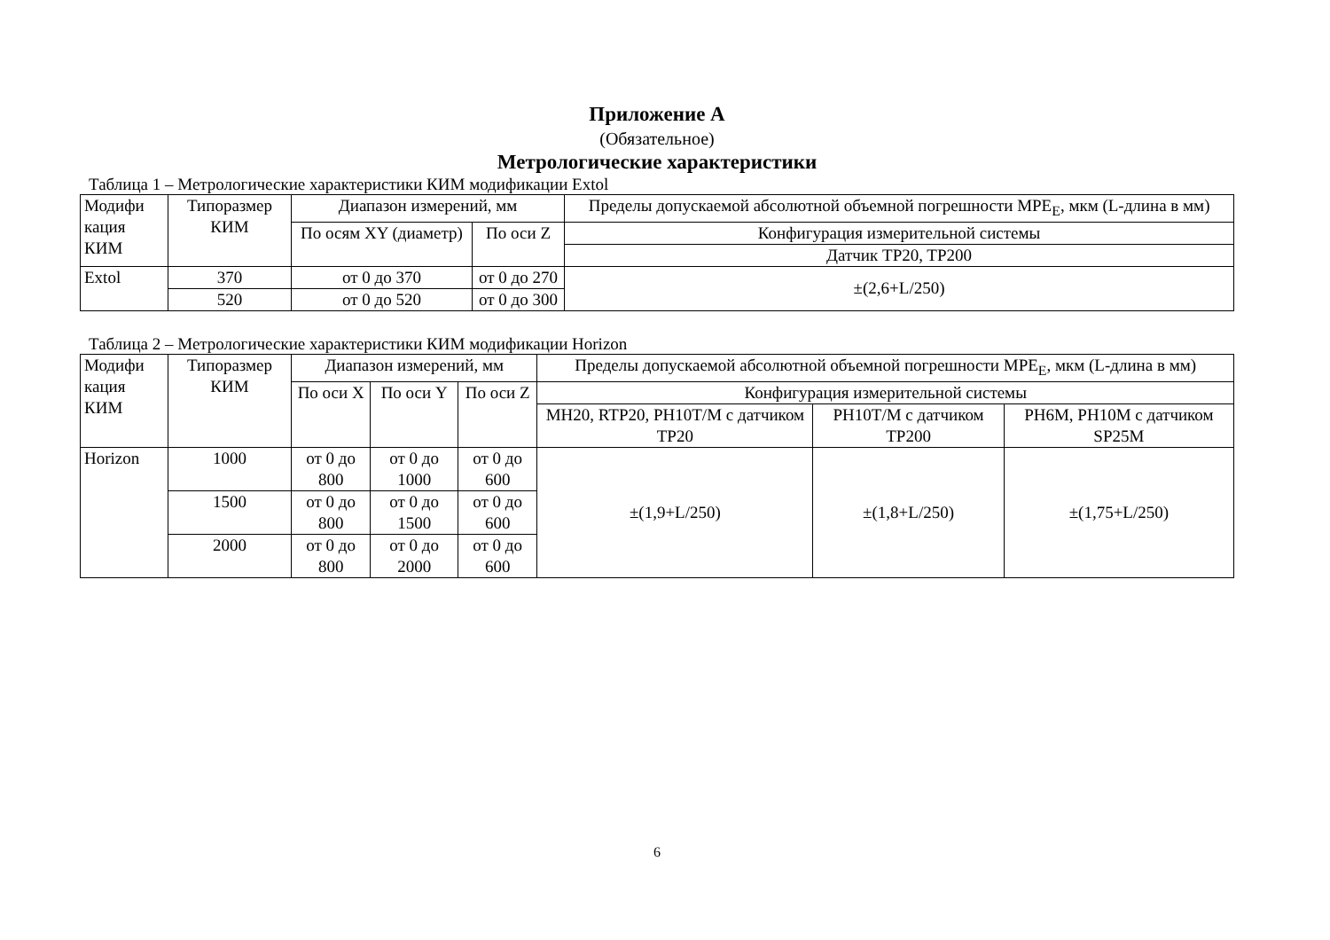Приложение А
(Обязательное)
Метрологические характеристики
Таблица 1 – Метрологические характеристики КИМ модификации Extol
| Модифи кация КИМ | Типоразмер КИМ | Диапазон измерений, мм | | Пределы допускаемой абсолютной объемной погрешности MPE<sub>E</sub>, мкм (L-длина в мм) |
| --- | --- | --- | --- | --- |
| | | По осям XY (диаметр) | По оси Z | Конфигурация измерительной системы |
| | | | | Датчик TP20, TP200 |
| Extol | 370 | от 0 до 370 | от 0 до 270 | ±(2,6+L/250) |
| | 520 | от 0 до 520 | от 0 до 300 | |
Таблица 2 – Метрологические характеристики КИМ модификации Horizon
| Модифи кация КИМ | Типоразмер КИМ | Диапазон измерений, мм | | | Пределы допускаемой абсолютной объемной погрешности MPE<sub>E</sub>, мкм (L-длина в мм) | | |
| --- | --- | --- | --- | --- | --- | --- | --- |
| | | По оси X | По оси Y | По оси Z | Конфигурация измерительной системы | | |
| | | | | | MH20, RTP20, PH10T/M с датчиком TP20 | PH10T/M с датчиком TP200 | PH6M, PH10M с датчиком SP25M |
| Horizon | 1000 | от 0 до 800 | от 0 до 1000 | от 0 до 600 | ±(1,9+L/250) | ±(1,8+L/250) | ±(1,75+L/250) |
| | 1500 | от 0 до 800 | от 0 до 1500 | от 0 до 600 | | | |
| | 2000 | от 0 до 800 | от 0 до 2000 | от 0 до 600 | | | |
6